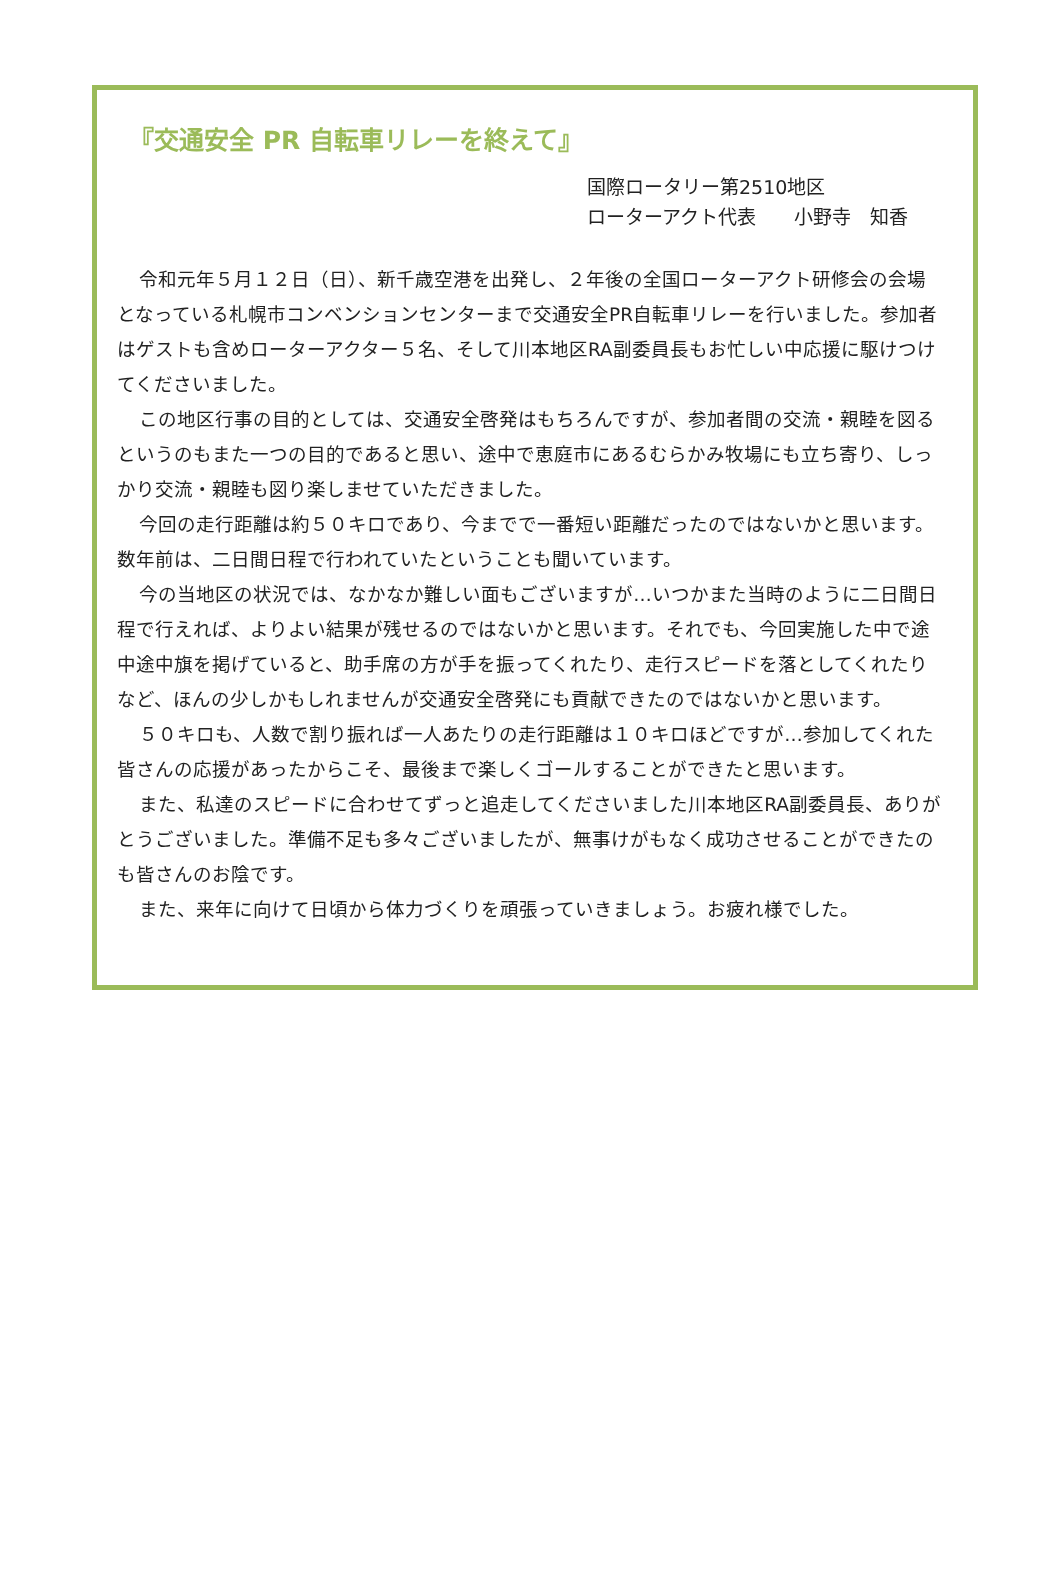『交通安全 PR 自転車リレーを終えて』
国際ロータリー第2510地区
ローターアクト代表　　小野寺　知香
令和元年５月１２日（日）、新千歳空港を出発し、２年後の全国ローターアクト研修会の会場となっている札幌市コンベンションセンターまで交通安全PR自転車リレーを行いました。参加者はゲストも含めローターアクター５名、そして川本地区RA副委員長もお忙しい中応援に駆けつけてくださいました。
この地区行事の目的としては、交通安全啓発はもちろんですが、参加者間の交流・親睦を図るというのもまた一つの目的であると思い、途中で恵庭市にあるむらかみ牧場にも立ち寄り、しっかり交流・親睦も図り楽しませていただきました。
今回の走行距離は約５０キロであり、今までで一番短い距離だったのではないかと思います。数年前は、二日間日程で行われていたということも聞いています。
今の当地区の状況では、なかなか難しい面もございますが…いつかまた当時のように二日間日程で行えれば、よりよい結果が残せるのではないかと思います。それでも、今回実施した中で途中途中旗を掲げていると、助手席の方が手を振ってくれたり、走行スピードを落としてくれたりなど、ほんの少しかもしれませんが交通安全啓発にも貢献できたのではないかと思います。
５０キロも、人数で割り振れば一人あたりの走行距離は１０キロほどですが…参加してくれた皆さんの応援があったからこそ、最後まで楽しくゴールすることができたと思います。
また、私達のスピードに合わせてずっと追走してくださいました川本地区RA副委員長、ありがとうございました。準備不足も多々ございましたが、無事けがもなく成功させることができたのも皆さんのお陰です。
また、来年に向けて日頃から体力づくりを頑張っていきましょう。お疲れ様でした。